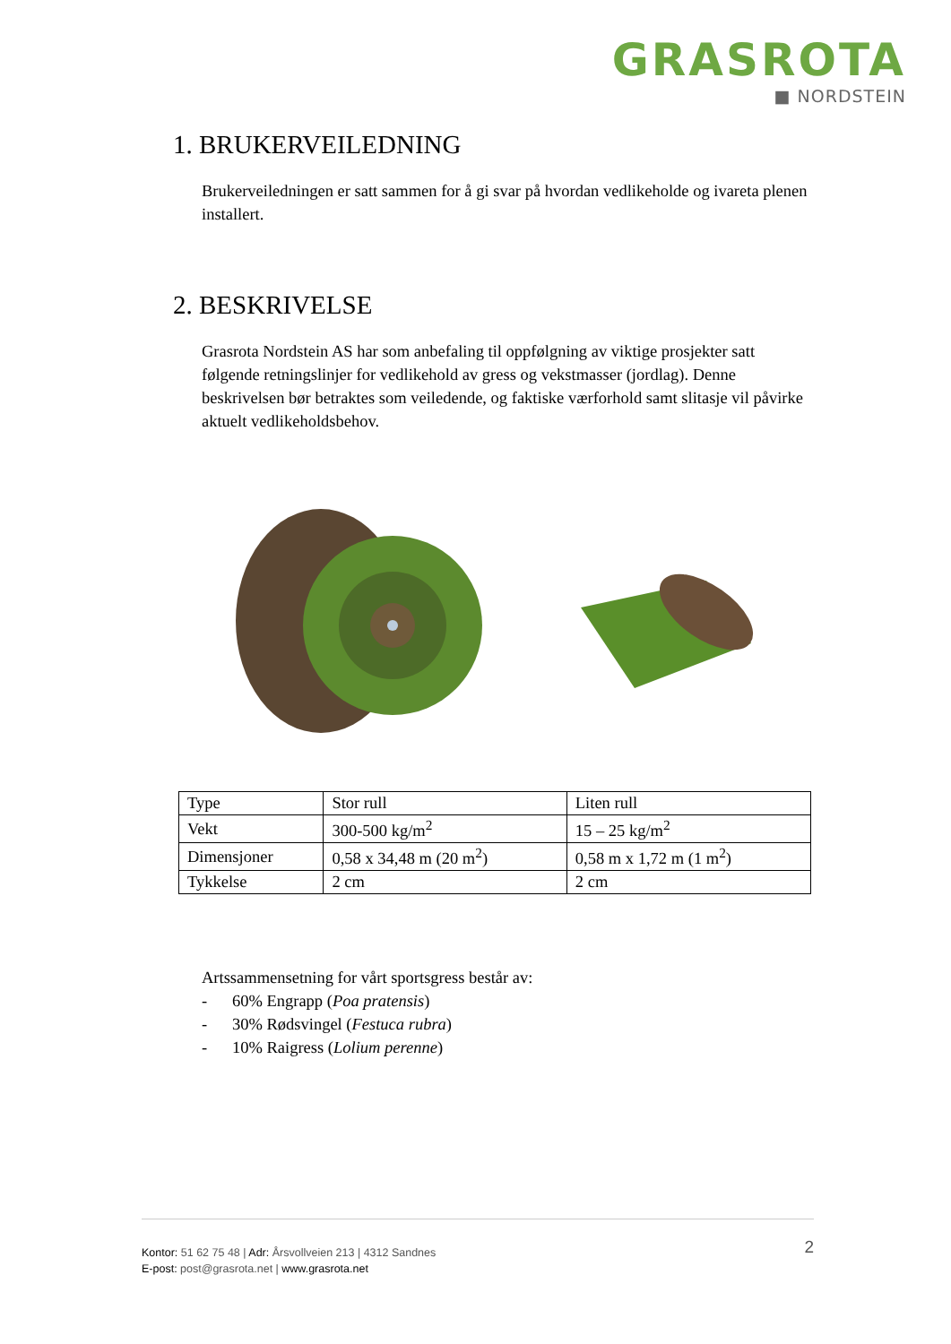GRASROTA
■ NORDSTEIN
1. BRUKERVEILEDNING
Brukerveiledningen er satt sammen for å gi svar på hvordan vedlikeholde og ivareta plenen installert.
2. BESKRIVELSE
Grasrota Nordstein AS har som anbefaling til oppfølgning av viktige prosjekter satt følgende retningslinjer for vedlikehold av gress og vekstmasser (jordlag). Denne beskrivelsen bør betraktes som veiledende, og faktiske værforhold samt slitasje vil påvirke aktuelt vedlikeholdsbehov.
| Type | Stor rull | Liten rull |
| Vekt | 300-500 kg/m<sup>2</sup> | 15 – 25 kg/m<sup>2</sup> |
| Dimensjoner | 0,58 x 34,48 m (20 m<sup>2</sup>) | 0,58 m x 1,72 m (1 m<sup>2</sup>) |
| Tykkelse | 2 cm | 2 cm |
Artssammensetning for vårt sportsgress består av:
- 60% Engrapp (Poa pratensis)
- 30% Rødsvingel (Festuca rubra)
- 10% Raigress (Lolium perenne)
Kontor: 51 62 75 48 | Adr: Årsvollveien 213 | 4312 Sandnes
E-post: post@grasrota.net | www.grasrota.net
2